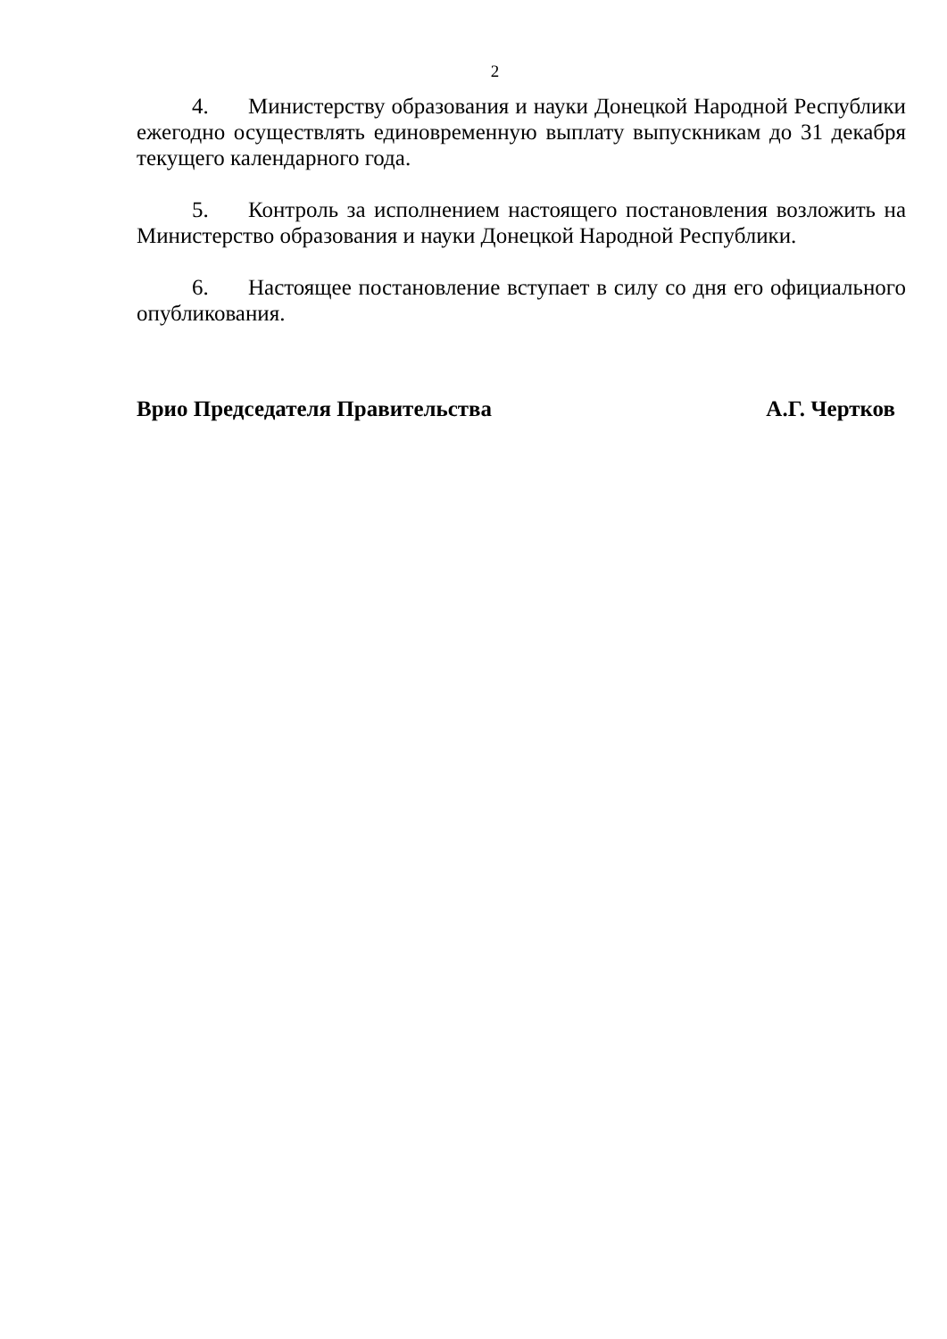2
4. Министерству образования и науки Донецкой Народной Республики ежегодно осуществлять единовременную выплату выпускникам до 31 декабря текущего календарного года.
5. Контроль за исполнением настоящего постановления возложить на Министерство образования и науки Донецкой Народной Республики.
6. Настоящее постановление вступает в силу со дня его официального опубликования.
Врио Председателя Правительства А.Г. Чертков